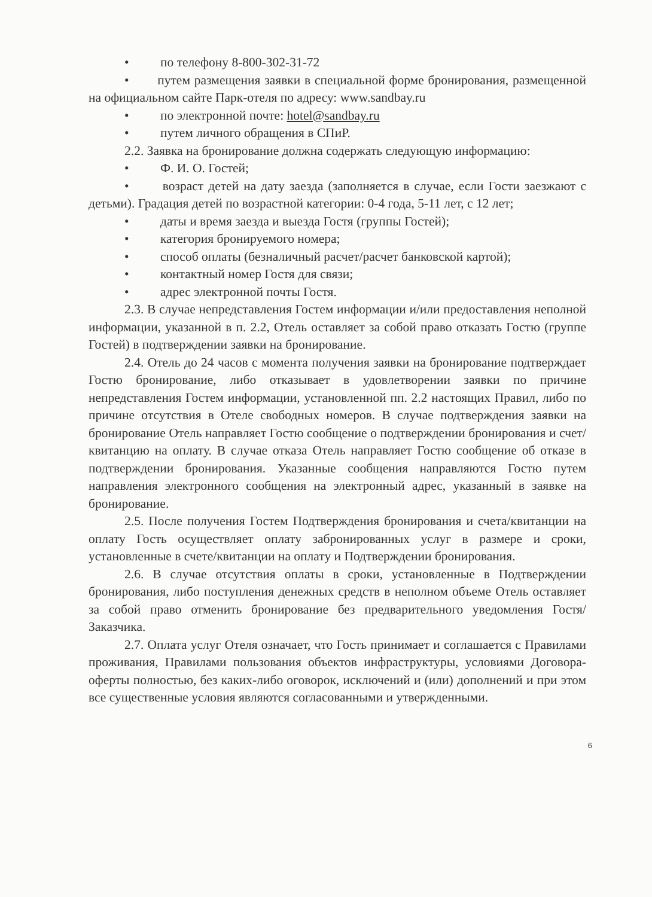• по телефону 8-800-302-31-72
• путем размещения заявки в специальной форме бронирования, размещенной на официальном сайте Парк-отеля по адресу: www.sandbay.ru
• по электронной почте: hotel@sandbay.ru
• путем личного обращения в СПиР.
2.2. Заявка на бронирование должна содержать следующую информацию:
• Ф. И. О. Гостей;
• возраст детей на дату заезда (заполняется в случае, если Гости заезжают с детьми). Градация детей по возрастной категории: 0-4 года, 5-11 лет, с 12 лет;
• даты и время заезда и выезда Гостя (группы Гостей);
• категория бронируемого номера;
• способ оплаты (безналичный расчет/расчет банковской картой);
• контактный номер Гостя для связи;
• адрес электронной почты Гостя.
2.3. В случае непредставления Гостем информации и/или предоставления неполной информации, указанной в п. 2.2, Отель оставляет за собой право отказать Гостю (группе Гостей) в подтверждении заявки на бронирование.
2.4. Отель до 24 часов с момента получения заявки на бронирование подтверждает Гостю бронирование, либо отказывает в удовлетворении заявки по причине непредставления Гостем информации, установленной пп. 2.2 настоящих Правил, либо по причине отсутствия в Отеле свободных номеров. В случае подтверждения заявки на бронирование Отель направляет Гостю сообщение о подтверждении бронирования и счет/квитанцию на оплату. В случае отказа Отель направляет Гостю сообщение об отказе в подтверждении бронирования. Указанные сообщения направляются Гостю путем направления электронного сообщения на электронный адрес, указанный в заявке на бронирование.
2.5. После получения Гостем Подтверждения бронирования и счета/квитанции на оплату Гость осуществляет оплату забронированных услуг в размере и сроки, установленные в счете/квитанции на оплату и Подтверждении бронирования.
2.6. В случае отсутствия оплаты в сроки, установленные в Подтверждении бронирования, либо поступления денежных средств в неполном объеме Отель оставляет за собой право отменить бронирование без предварительного уведомления Гостя/Заказчика.
2.7. Оплата услуг Отеля означает, что Гость принимает и соглашается с Правилами проживания, Правилами пользования объектов инфраструктуры, условиями Договора-оферты полностью, без каких-либо оговорок, исключений и (или) дополнений и при этом все существенные условия являются согласованными и утвержденными.
6